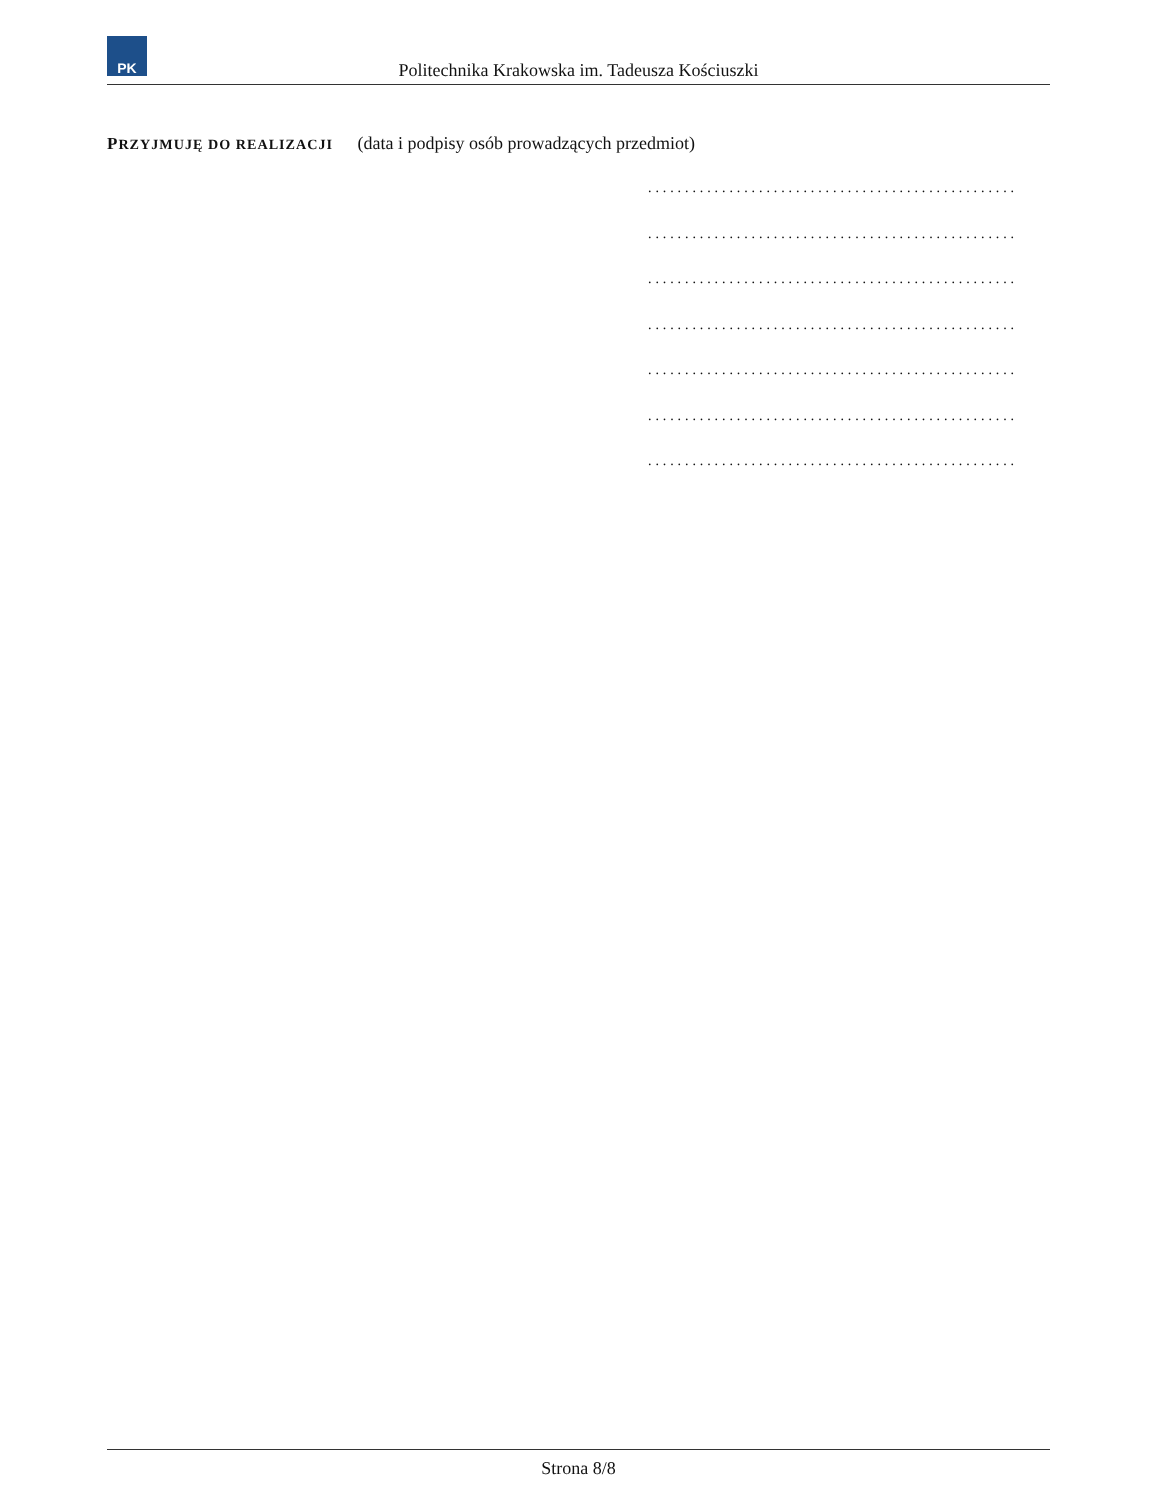PK
Politechnika Krakowska im. Tadeusza Kościuszki
PRZYJMUJĘ DO REALIZACJI (data i podpisy osób prowadzących przedmiot)
..................................................
..................................................
..................................................
..................................................
..................................................
..................................................
..................................................
Strona 8/8